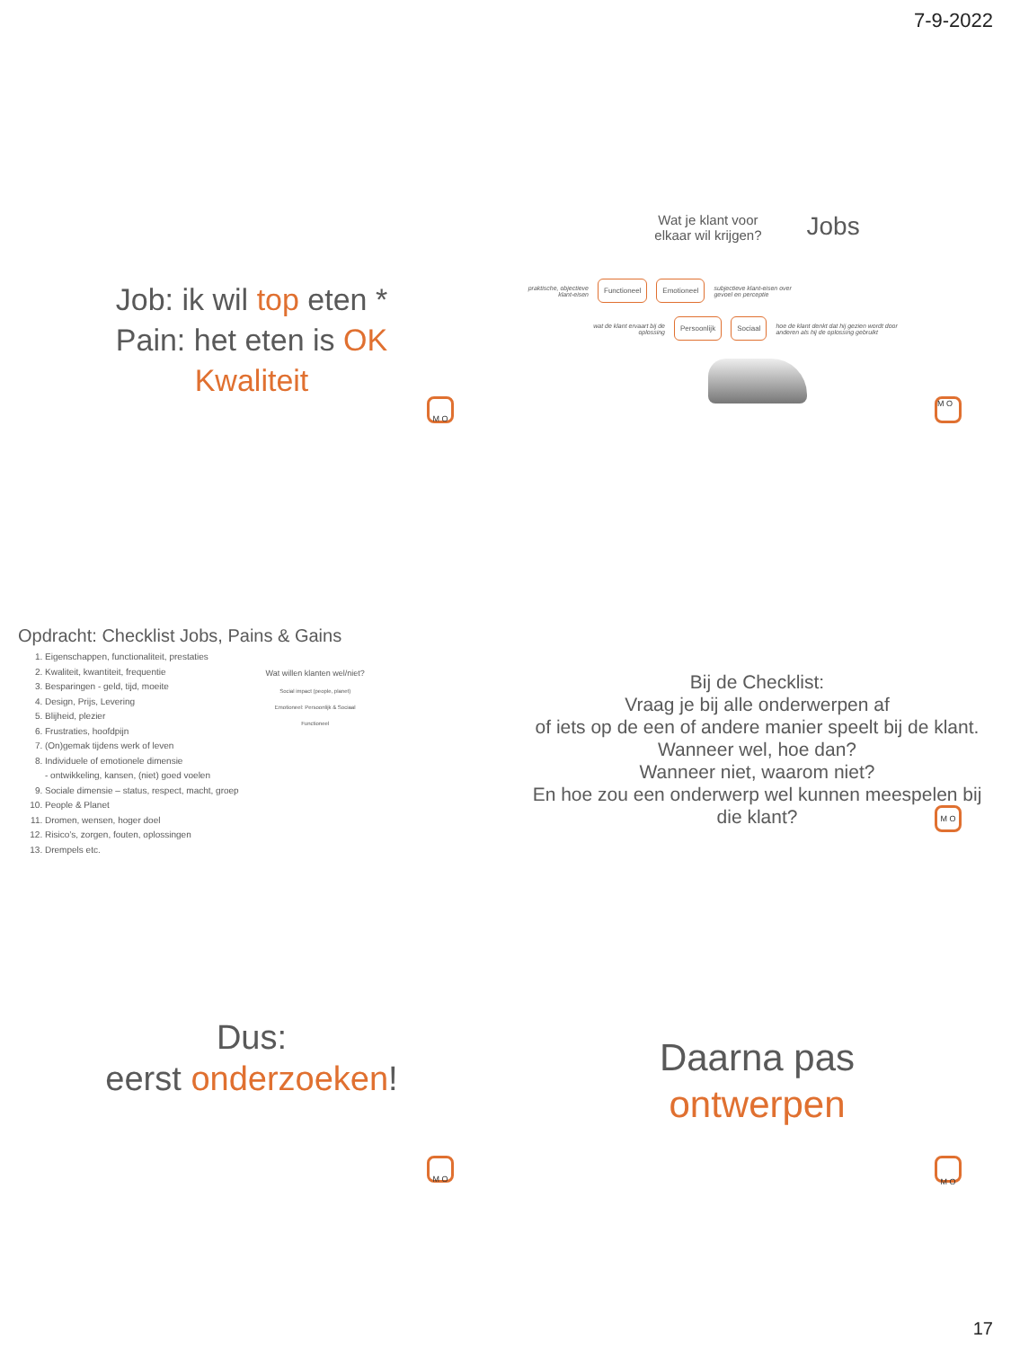7-9-2022
Job: ik wil top eten *
Pain: het eten is OK
Kwaliteit
M O
Wat je klant voor
elkaar wil krijgen?
Jobs
praktische, objectieve klant-eisen
Functioneel Emotioneel
subjectieve klant-eisen over gevoel en perceptie
wat de klant ervaart bij de oplossing
Persoonlijk Sociaal
hoe de klant denkt dat hij gezien wordt door anderen als hij de oplossing gebruikt
M O
Opdracht: Checklist Jobs, Pains & Gains
1. Eigenschappen, functionaliteit, prestaties
2. Kwaliteit, kwantiteit, frequentie
3. Besparingen - geld, tijd, moeite
4. Design, Prijs, Levering
5. Blijheid, plezier
6. Frustraties, hoofdpijn
7. (On)gemak tijdens werk of leven
8. Individuele of emotionele dimensie
- ontwikkeling, kansen, (niet) goed voelen
9. Sociale dimensie – status, respect, macht, groep
10. People & Planet
11. Dromen, wensen, hoger doel
12. Risico’s, zorgen, fouten, oplossingen
13. Drempels etc.
Wat willen klanten wel/niet?
Social impact (people, planet)
Emotioneel: Persoonlijk & Sociaal
Functioneel
Bij de Checklist:
Vraag je bij alle onderwerpen af
of iets op de een of andere manier speelt bij de klant.
Wanneer wel, hoe dan?
Wanneer niet, waarom niet?
En hoe zou een onderwerp wel kunnen meespelen bij die klant?
M O
Dus:
eerst onderzoeken!
M O
Daarna pas
ontwerpen
M O
17